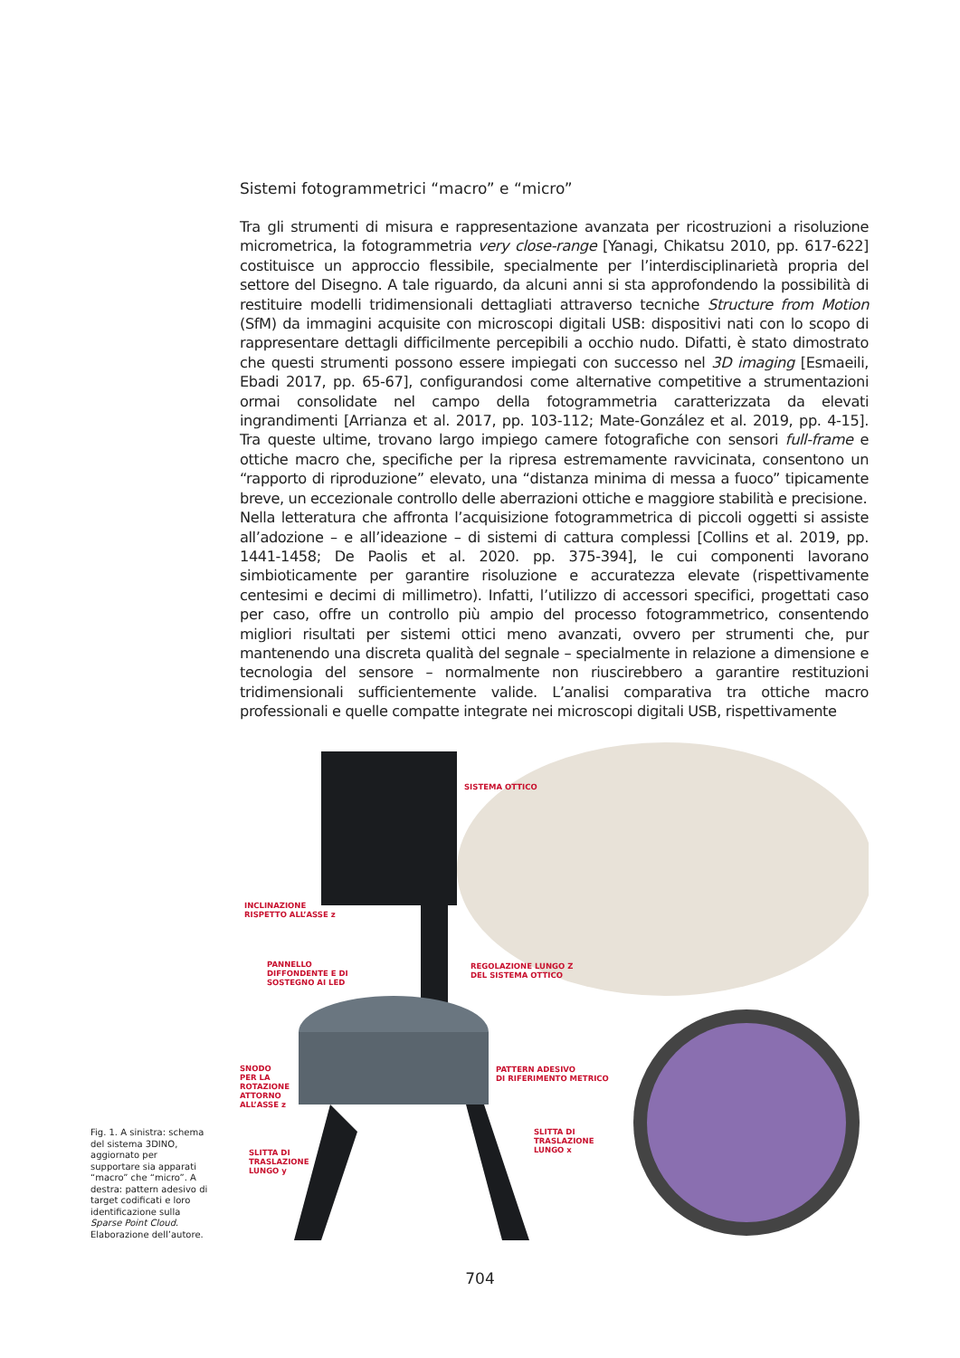Sistemi fotogrammetrici “macro” e “micro”
Tra gli strumenti di misura e rappresentazione avanzata per ricostruzioni a risoluzione micrometrica, la fotogrammetria very close-range [Yanagi, Chikatsu 2010, pp. 617-622] costituisce un approccio flessibile, specialmente per l’interdisciplinarietà propria del settore del Disegno. A tale riguardo, da alcuni anni si sta approfondendo la possibilità di restituire modelli tridimensionali dettagliati attraverso tecniche Structure from Motion (SfM) da immagini acquisite con microscopi digitali USB: dispositivi nati con lo scopo di rappresentare dettagli difficilmente percepibili a occhio nudo. Difatti, è stato dimostrato che questi strumenti possono essere impiegati con successo nel 3D imaging [Esmaeili, Ebadi 2017, pp. 65-67], configurandosi come alternative competitive a strumentazioni ormai consolidate nel campo della fotogrammetria caratterizzata da elevati ingrandimenti [Arrianza et al. 2017, pp. 103-112; Mate-González et al. 2019, pp. 4-15]. Tra queste ultime, trovano largo impiego camere fotografiche con sensori full-frame e ottiche macro che, specifiche per la ripresa estremamente ravvicinata, consentono un “rapporto di riproduzione” elevato, una “distanza minima di messa a fuoco” tipicamente breve, un eccezionale controllo delle aberrazioni ottiche e maggiore stabilità e precisione.
Nella letteratura che affronta l’acquisizione fotogrammetrica di piccoli oggetti si assiste all’adozione – e all’ideazione – di sistemi di cattura complessi [Collins et al. 2019, pp. 1441-1458; De Paolis et al. 2020. pp. 375-394], le cui componenti lavorano simbioticamente per garantire risoluzione e accuratezza elevate (rispettivamente centesimi e decimi di millimetro). Infatti, l’utilizzo di accessori specifici, progettati caso per caso, offre un controllo più ampio del processo fotogrammetrico, consentendo migliori risultati per sistemi ottici meno avanzati, ovvero per strumenti che, pur mantenendo una discreta qualità del segnale – specialmente in relazione a dimensione e tecnologia del sensore – normalmente non riuscirebbero a garantire restituzioni tridimensionali sufficientemente valide. L’analisi comparativa tra ottiche macro professionali e quelle compatte integrate nei microscopi digitali USB, rispettivamente
Fig. 1. A sinistra: schema del sistema 3DINO, aggiornato per supportare sia apparati “macro” che “micro”. A destra: pattern adesivo di target codificati e loro identificazione sulla Sparse Point Cloud. Elaborazione dell’autore.
SISTEMA OTTICO
INCLINAZIONE
RISPETTO ALL’ASSE z
PANNELLO
DIFFONDENTE E DI
SOSTEGNO AI LED
REGOLAZIONE LUNGO Z
DEL SISTEMA OTTICO
SNODO
PER LA
ROTAZIONE
ATTORNO
ALL’ASSE z
PATTERN ADESIVO
DI RIFERIMENTO METRICO
SLITTA DI
TRASLAZIONE
LUNGO x
SLITTA DI
TRASLAZIONE
LUNGO y
704